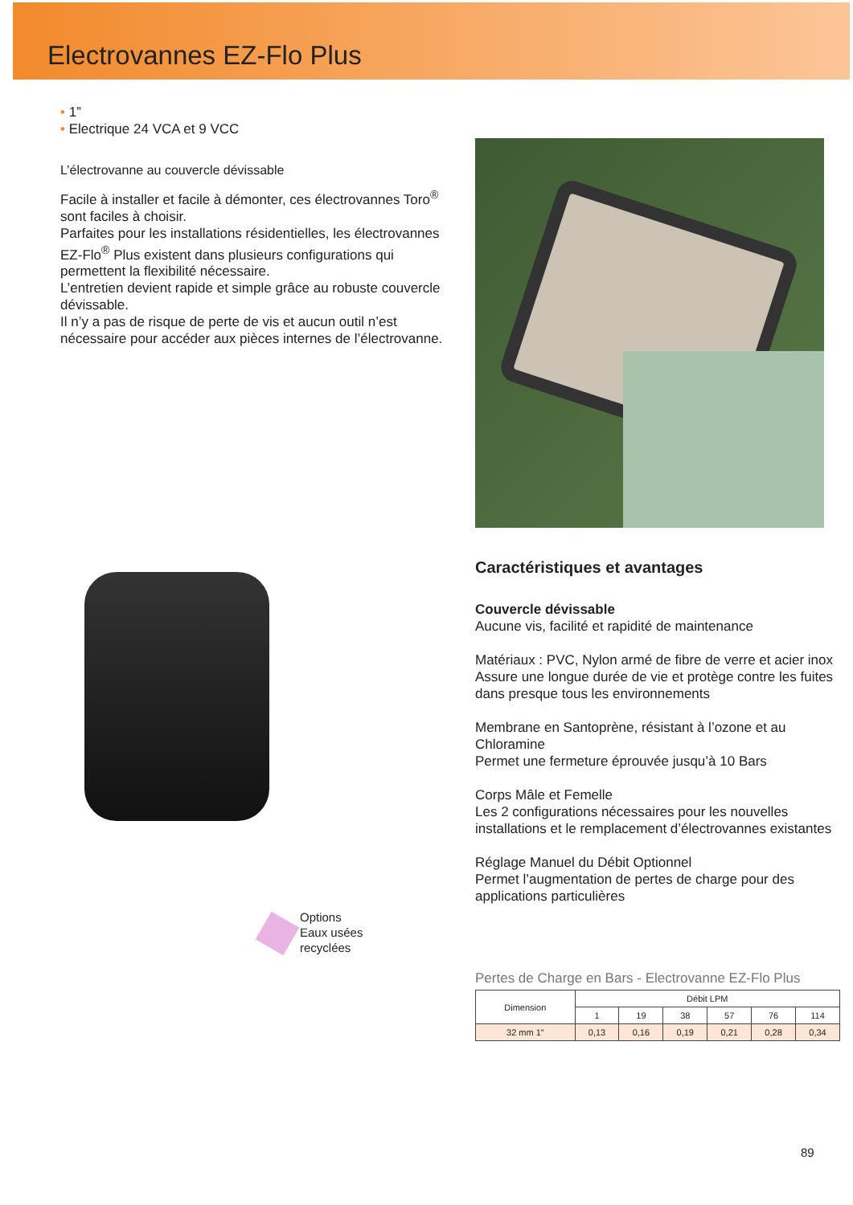Electrovannes EZ-Flo Plus
• 1”
• Electrique 24 VCA et 9 VCC
L’électrovanne au couvercle dévissable
Facile à installer et facile à démonter, ces électrovannes Toro<sup>®</sup> sont faciles à choisir.
Parfaites pour les installations résidentielles, les électrovannes EZ-Flo<sup>®</sup> Plus existent dans plusieurs configurations qui permettent la flexibilité nécessaire.
L’entretien devient rapide et simple grâce au robuste couvercle dévissable.
Il n’y a pas de risque de perte de vis et aucun outil n’est nécessaire pour accéder aux pièces internes de l’électrovanne.
Options
Eaux usées
recyclées
Caractéristiques et avantages
Couvercle dévissable
Aucune vis, facilité et rapidité de maintenance
Matériaux : PVC, Nylon armé de fibre de verre et acier inox
Assure une longue durée de vie et protège contre les fuites dans presque tous les environnements
Membrane en Santoprène, résistant à l’ozone et au Chloramine
Permet une fermeture éprouvée jusqu’à 10 Bars
Corps Mâle et Femelle
Les 2 configurations nécessaires pour les nouvelles installations et le remplacement d’électrovannes existantes
Réglage Manuel du Débit Optionnel
Permet l’augmentation de pertes de charge pour des applications particulières
Pertes de Charge en Bars - Electrovanne EZ-Flo Plus
| Dimension | Débit LPM | | | | | |
| --- | --- | --- | --- | --- | --- | --- |
| | 1 | 19 | 38 | 57 | 76 | 114 |
| 32 mm 1” | 0,13 | 0,16 | 0,19 | 0,21 | 0,28 | 0,34 |
89